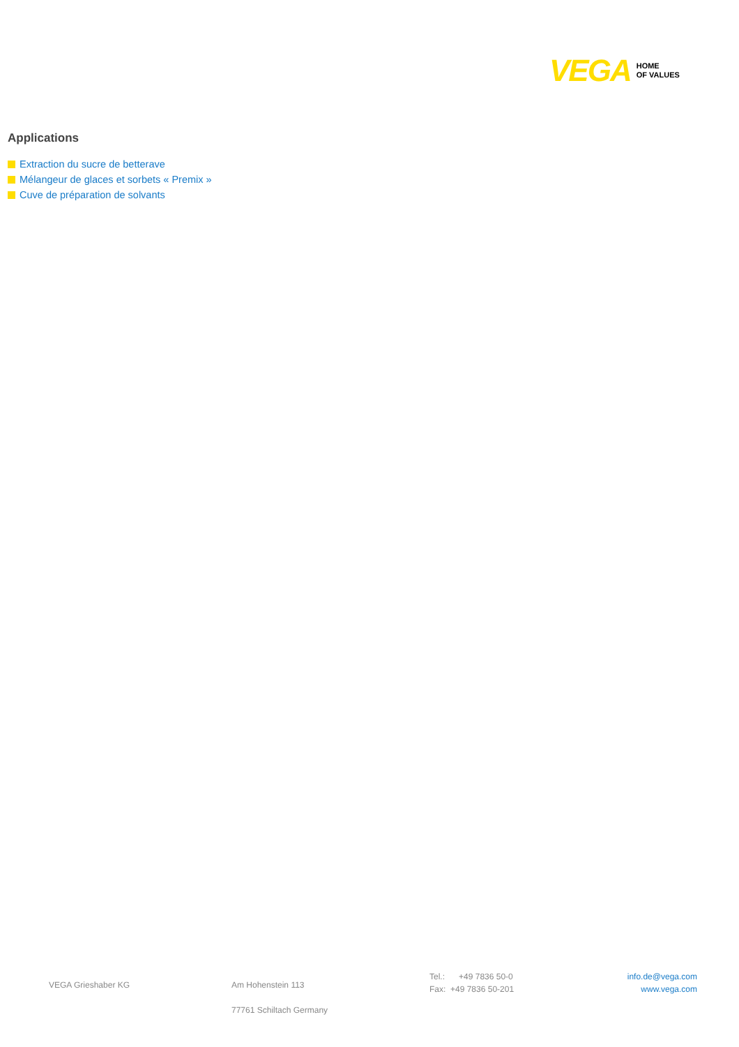VEGA
HOME
OF VALUES
Applications
Extraction du sucre de betterave
Mélangeur de glaces et sorbets « Premix »
Cuve de préparation de solvants
VEGA Grieshaber KG Am Hohenstein 113
77761 Schiltach Germany
Tel.: +49 7836 50-0
Fax: +49 7836 50-201
info.de@vega.com
www.vega.com